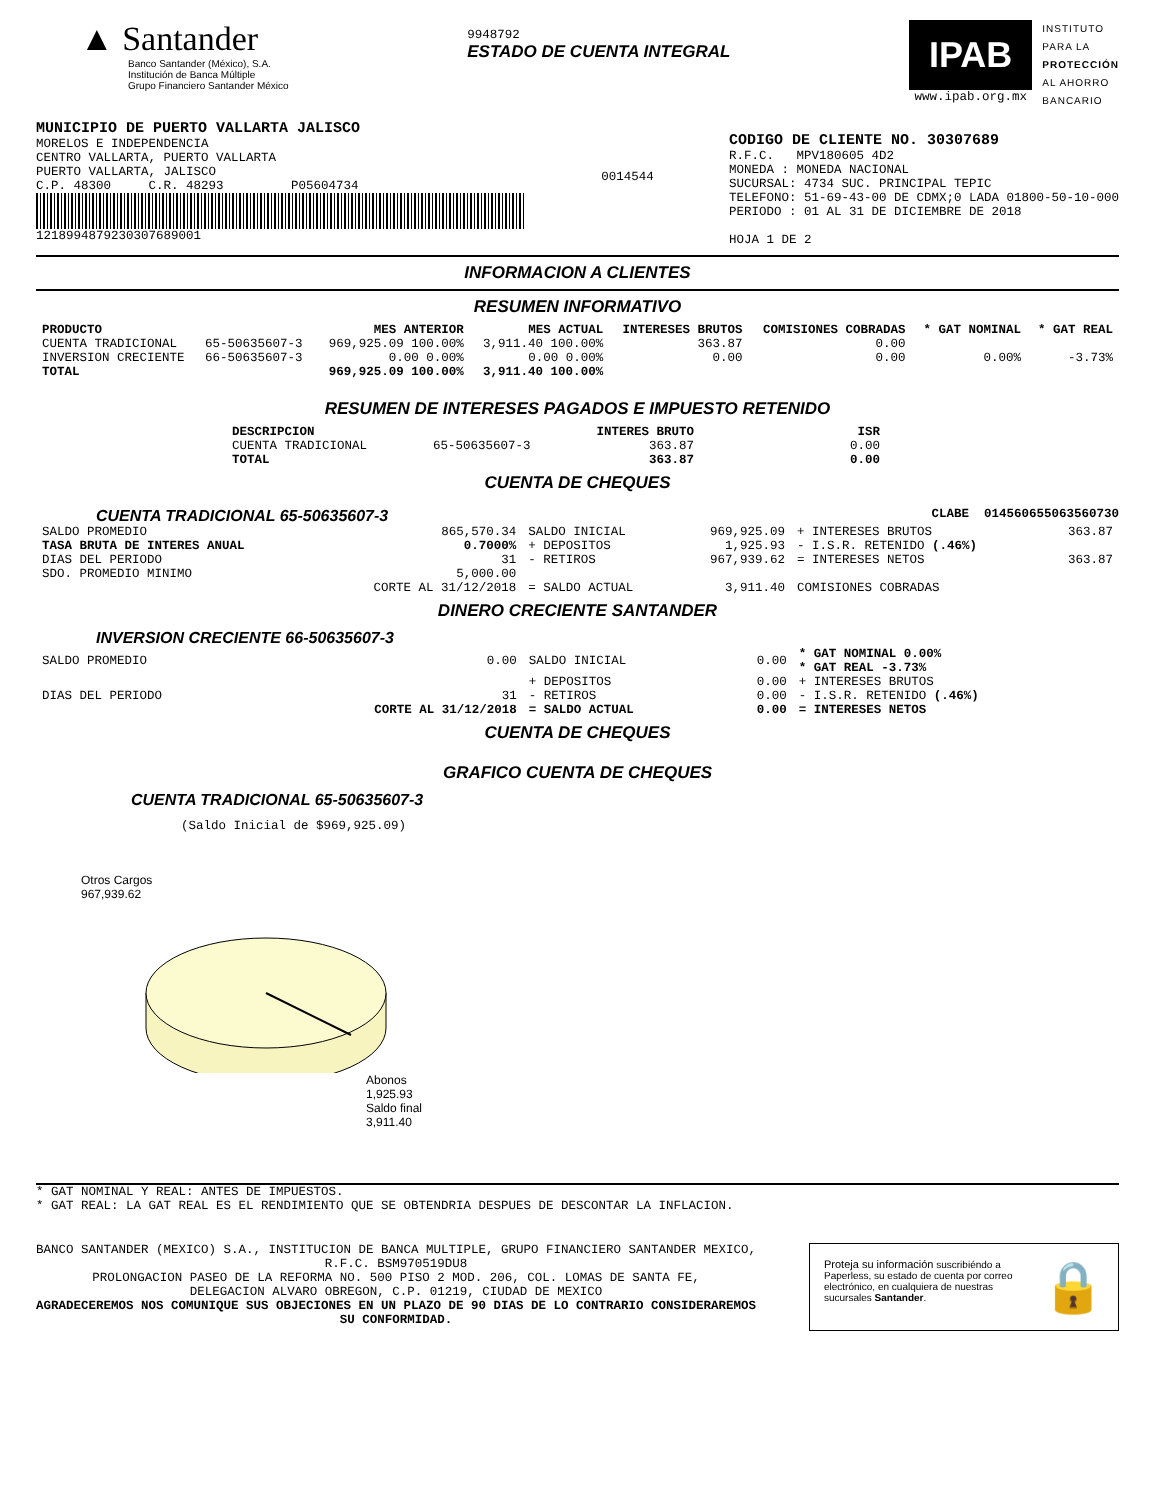▲ Santander
Banco Santander (México), S.A.
Institución de Banca Múltiple
Grupo Financiero Santander México
9948792
ESTADO DE CUENTA INTEGRAL
IPAB
www.ipab.org.mx
INSTITUTO
PARA LA
PROTECCIÓN
AL AHORRO
BANCARIO
MUNICIPIO DE PUERTO VALLARTA JALISCO
MORELOS E INDEPENDENCIA
CENTRO VALLARTA, PUERTO VALLARTA
PUERTO VALLARTA, JALISCO
C.P. 48300 C.R. 48293 P05604734
1218994879230307689001
0014544
CODIGO DE CLIENTE NO. 30307689
R.F.C. MPV180605 4D2
MONEDA : MONEDA NACIONAL
SUCURSAL: 4734 SUC. PRINCIPAL TEPIC
TELEFONO: 51-69-43-00 DE CDMX;0 LADA 01800-50-10-000
PERIODO : 01 AL 31 DE DICIEMBRE DE 2018
HOJA 1 DE 2
INFORMACION A CLIENTES
RESUMEN INFORMATIVO
| PRODUCTO | | MES ANTERIOR | MES ACTUAL | INTERESES BRUTOS | COMISIONES COBRADAS | * GAT NOMINAL | * GAT REAL |
| --- | --- | --- | --- | --- | --- | --- | --- |
| CUENTA TRADICIONAL | 65-50635607-3 | 969,925.09 100.00% | 3,911.40 100.00% | 363.87 | 0.00 | | |
| INVERSION CRECIENTE | 66-50635607-3 | 0.00 0.00% | 0.00 0.00% | 0.00 | 0.00 | 0.00% | -3.73% |
| TOTAL | | 969,925.09 100.00% | 3,911.40 100.00% | | | | |
RESUMEN DE INTERESES PAGADOS E IMPUESTO RETENIDO
| DESCRIPCION | | INTERES BRUTO | ISR |
| --- | --- | --- | --- |
| CUENTA TRADICIONAL | 65-50635607-3 | 363.87 | 0.00 |
| TOTAL | | 363.87 | 0.00 |
CUENTA DE CHEQUES
CUENTA TRADICIONAL 65-50635607-3
CLABE 014560655063560730
| SALDO PROMEDIO | 865,570.34 | SALDO INICIAL | 969,925.09 | + INTERESES BRUTOS | 363.87 |
| TASA BRUTA DE INTERES ANUAL | 0.7000% | + DEPOSITOS | 1,925.93 | - I.S.R. RETENIDO (.46%) | |
| DIAS DEL PERIODO | 31 | - RETIROS | 967,939.62 | = INTERESES NETOS | 363.87 |
| SDO. PROMEDIO MINIMO | 5,000.00 | | | | |
| | CORTE AL 31/12/2018 | = SALDO ACTUAL | 3,911.40 | COMISIONES COBRADAS | |
DINERO CRECIENTE SANTANDER
INVERSION CRECIENTE 66-50635607-3
| SALDO PROMEDIO | 0.00 | SALDO INICIAL | 0.00 | * GAT NOMINAL 0.00% * GAT REAL -3.73% |
| | | + DEPOSITOS | 0.00 | + INTERESES BRUTOS |
| DIAS DEL PERIODO | 31 | - RETIROS | 0.00 | - I.S.R. RETENIDO (.46%) |
| | CORTE AL 31/12/2018 | = SALDO ACTUAL | 0.00 | = INTERESES NETOS |
CUENTA DE CHEQUES
GRAFICO CUENTA DE CHEQUES
CUENTA TRADICIONAL 65-50635607-3
(Saldo Inicial de $969,925.09)
Otros Cargos
967,939.62
Abonos
1,925.93
Saldo final
3,911.40
* GAT NOMINAL Y REAL: ANTES DE IMPUESTOS.
* GAT REAL: LA GAT REAL ES EL RENDIMIENTO QUE SE OBTENDRIA DESPUES DE DESCONTAR LA INFLACION.
BANCO SANTANDER (MEXICO) S.A., INSTITUCION DE BANCA MULTIPLE, GRUPO FINANCIERO SANTANDER MEXICO,
R.F.C. BSM970519DU8
PROLONGACION PASEO DE LA REFORMA NO. 500 PISO 2 MOD. 206, COL. LOMAS DE SANTA FE,
DELEGACION ALVARO OBREGON, C.P. 01219, CIUDAD DE MEXICO
AGRADECEREMOS NOS COMUNIQUE SUS OBJECIONES EN UN PLAZO DE 90 DIAS DE LO CONTRARIO CONSIDERAREMOS
SU CONFORMIDAD.
Proteja su información suscribiéndo a Paperless, su estado de cuenta por correo electrónico, en cualquiera de nuestras sucursales Santander.
🔒